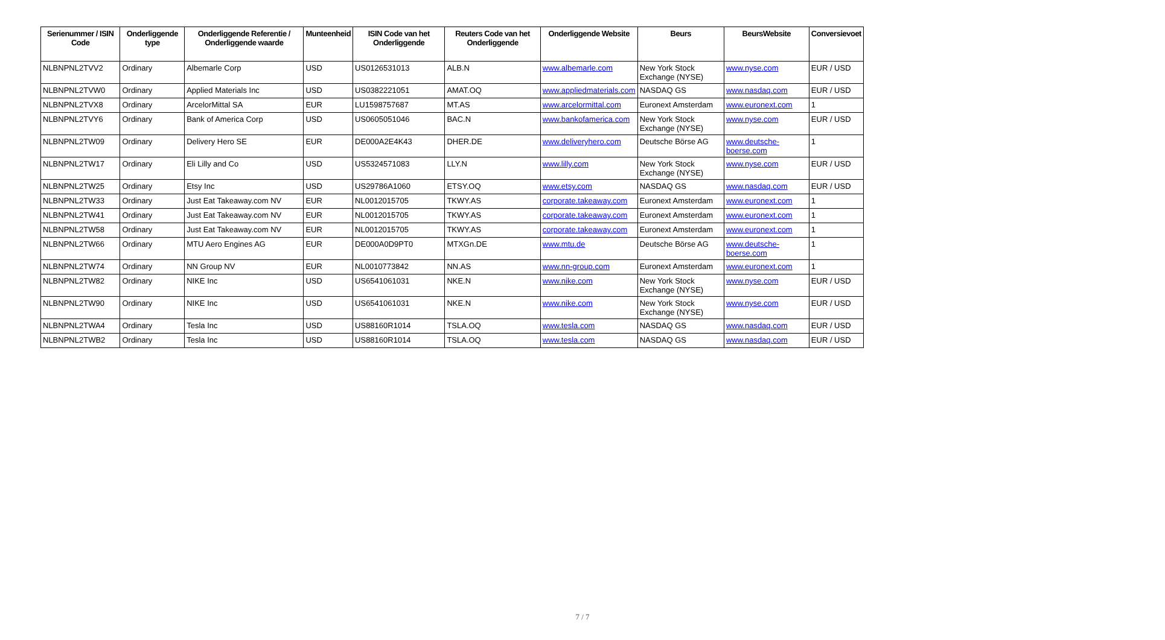| Serienummer / ISIN Code | Onderliggende type | Onderliggende Referentie / Onderliggende waarde | Munteenheid | ISIN Code van het Onderliggende | Reuters Code van het Onderliggende | Onderliggende Website | Beurs | BeursWebsite | Conversievoet |
| --- | --- | --- | --- | --- | --- | --- | --- | --- | --- |
| NLBNPNL2TVV2 | Ordinary | Albemarle Corp | USD | US0126531013 | ALB.N | www.albemarle.com | New York Stock Exchange (NYSE) | www.nyse.com | EUR / USD |
| NLBNPNL2TVW0 | Ordinary | Applied Materials Inc | USD | US0382221051 | AMAT.OQ | www.appliedmaterials.com | NASDAQ GS | www.nasdaq.com | EUR / USD |
| NLBNPNL2TVX8 | Ordinary | ArcelorMittal SA | EUR | LU1598757687 | MT.AS | www.arcelormittal.com | Euronext Amsterdam | www.euronext.com | 1 |
| NLBNPNL2TVY6 | Ordinary | Bank of America Corp | USD | US0605051046 | BAC.N | www.bankofamerica.com | New York Stock Exchange (NYSE) | www.nyse.com | EUR / USD |
| NLBNPNL2TW09 | Ordinary | Delivery Hero SE | EUR | DE000A2E4K43 | DHER.DE | www.deliveryhero.com | Deutsche Börse AG | www.deutsche-boerse.com | 1 |
| NLBNPNL2TW17 | Ordinary | Eli Lilly and Co | USD | US5324571083 | LLY.N | www.lilly.com | New York Stock Exchange (NYSE) | www.nyse.com | EUR / USD |
| NLBNPNL2TW25 | Ordinary | Etsy Inc | USD | US29786A1060 | ETSY.OQ | www.etsy.com | NASDAQ GS | www.nasdaq.com | EUR / USD |
| NLBNPNL2TW33 | Ordinary | Just Eat Takeaway.com NV | EUR | NL0012015705 | TKWY.AS | corporate.takeaway.com | Euronext Amsterdam | www.euronext.com | 1 |
| NLBNPNL2TW41 | Ordinary | Just Eat Takeaway.com NV | EUR | NL0012015705 | TKWY.AS | corporate.takeaway.com | Euronext Amsterdam | www.euronext.com | 1 |
| NLBNPNL2TW58 | Ordinary | Just Eat Takeaway.com NV | EUR | NL0012015705 | TKWY.AS | corporate.takeaway.com | Euronext Amsterdam | www.euronext.com | 1 |
| NLBNPNL2TW66 | Ordinary | MTU Aero Engines AG | EUR | DE000A0D9PT0 | MTXGn.DE | www.mtu.de | Deutsche Börse AG | www.deutsche-boerse.com | 1 |
| NLBNPNL2TW74 | Ordinary | NN Group NV | EUR | NL0010773842 | NN.AS | www.nn-group.com | Euronext Amsterdam | www.euronext.com | 1 |
| NLBNPNL2TW82 | Ordinary | NIKE Inc | USD | US6541061031 | NKE.N | www.nike.com | New York Stock Exchange (NYSE) | www.nyse.com | EUR / USD |
| NLBNPNL2TW90 | Ordinary | NIKE Inc | USD | US6541061031 | NKE.N | www.nike.com | New York Stock Exchange (NYSE) | www.nyse.com | EUR / USD |
| NLBNPNL2TWA4 | Ordinary | Tesla Inc | USD | US88160R1014 | TSLA.OQ | www.tesla.com | NASDAQ GS | www.nasdaq.com | EUR / USD |
| NLBNPNL2TWB2 | Ordinary | Tesla Inc | USD | US88160R1014 | TSLA.OQ | www.tesla.com | NASDAQ GS | www.nasdaq.com | EUR / USD |
7 / 7